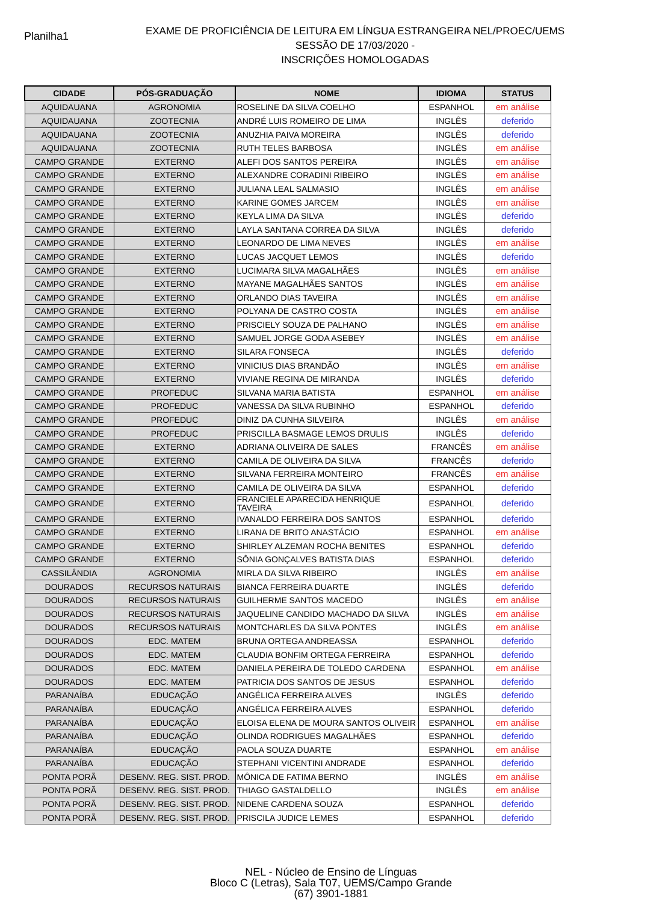Planilha1
EXAME DE PROFICIÊNCIA DE LEITURA EM LÍNGUA ESTRANGEIRA NEL/PROEC/UEMS
SESSÃO DE 17/03/2020 -
INSCRIÇÕES HOMOLOGADAS
| CIDADE | PÓS-GRADUAÇÃO | NOME | IDIOMA | STATUS |
| --- | --- | --- | --- | --- |
| AQUIDAUANA | AGRONOMIA | ROSELINE DA SILVA COELHO | ESPANHOL | em análise |
| AQUIDAUANA | ZOOTECNIA | ANDRÉ LUIS ROMEIRO DE LIMA | INGLÊS | deferido |
| AQUIDAUANA | ZOOTECNIA | ANUZHIA PAIVA MOREIRA | INGLÊS | deferido |
| AQUIDAUANA | ZOOTECNIA | RUTH TELES BARBOSA | INGLÊS | em análise |
| CAMPO GRANDE | EXTERNO | ALEFI DOS SANTOS PEREIRA | INGLÊS | em análise |
| CAMPO GRANDE | EXTERNO | ALEXANDRE CORADINI RIBEIRO | INGLÊS | em análise |
| CAMPO GRANDE | EXTERNO | JULIANA LEAL SALMASIO | INGLÊS | em análise |
| CAMPO GRANDE | EXTERNO | KARINE GOMES JARCEM | INGLÊS | em análise |
| CAMPO GRANDE | EXTERNO | KEYLA LIMA DA SILVA | INGLÊS | deferido |
| CAMPO GRANDE | EXTERNO | LAYLA SANTANA CORREA DA SILVA | INGLÊS | deferido |
| CAMPO GRANDE | EXTERNO | LEONARDO DE LIMA NEVES | INGLÊS | em análise |
| CAMPO GRANDE | EXTERNO | LUCAS JACQUET LEMOS | INGLÊS | deferido |
| CAMPO GRANDE | EXTERNO | LUCIMARA SILVA MAGALHÃES | INGLÊS | em análise |
| CAMPO GRANDE | EXTERNO | MAYANE MAGALHÃES SANTOS | INGLÊS | em análise |
| CAMPO GRANDE | EXTERNO | ORLANDO DIAS TAVEIRA | INGLÊS | em análise |
| CAMPO GRANDE | EXTERNO | POLYANA DE CASTRO COSTA | INGLÊS | em análise |
| CAMPO GRANDE | EXTERNO | PRISCIELY SOUZA DE PALHANO | INGLÊS | em análise |
| CAMPO GRANDE | EXTERNO | SAMUEL JORGE GODA ASEBEY | INGLÊS | em análise |
| CAMPO GRANDE | EXTERNO | SILARA FONSECA | INGLÊS | deferido |
| CAMPO GRANDE | EXTERNO | VINICIUS DIAS BRANDÃO | INGLÊS | em análise |
| CAMPO GRANDE | EXTERNO | VIVIANE REGINA DE MIRANDA | INGLÊS | deferido |
| CAMPO GRANDE | PROFEDUC | SILVANA MARIA BATISTA | ESPANHOL | em análise |
| CAMPO GRANDE | PROFEDUC | VANESSA DA SILVA RUBINHO | ESPANHOL | deferido |
| CAMPO GRANDE | PROFEDUC | DINIZ DA CUNHA SILVEIRA | INGLÊS | em análise |
| CAMPO GRANDE | PROFEDUC | PRISCILLA BASMAGE LEMOS DRULIS | INGLÊS | deferido |
| CAMPO GRANDE | EXTERNO | ADRIANA OLIVEIRA DE SALES | FRANCÊS | em análise |
| CAMPO GRANDE | EXTERNO | CAMILA DE OLIVEIRA DA SILVA | FRANCÊS | deferido |
| CAMPO GRANDE | EXTERNO | SILVANA FERREIRA MONTEIRO | FRANCÊS | em análise |
| CAMPO GRANDE | EXTERNO | CAMILA DE OLIVEIRA DA SILVA | ESPANHOL | deferido |
| CAMPO GRANDE | EXTERNO | FRANCIELE APARECIDA HENRIQUE TAVEIRA | ESPANHOL | deferido |
| CAMPO GRANDE | EXTERNO | IVANALDO FERREIRA DOS SANTOS | ESPANHOL | deferido |
| CAMPO GRANDE | EXTERNO | LIRANA DE BRITO ANASTÁCIO | ESPANHOL | em análise |
| CAMPO GRANDE | EXTERNO | SHIRLEY ALZEMAN ROCHA BENITES | ESPANHOL | deferido |
| CAMPO GRANDE | EXTERNO | SÔNIA GONÇALVES BATISTA DIAS | ESPANHOL | deferido |
| CASSILÂNDIA | AGRONOMIA | MIRLA DA SILVA RIBEIRO | INGLÊS | em análise |
| DOURADOS | RECURSOS NATURAIS | BIANCA FERREIRA DUARTE | INGLÊS | deferido |
| DOURADOS | RECURSOS NATURAIS | GUILHERME SANTOS MACEDO | INGLÊS | em análise |
| DOURADOS | RECURSOS NATURAIS | JAQUELINE CANDIDO MACHADO DA SILVA | INGLÊS | em análise |
| DOURADOS | RECURSOS NATURAIS | MONTCHARLES DA SILVA PONTES | INGLÊS | em análise |
| DOURADOS | EDC. MATEM | BRUNA ORTEGA ANDREASSA | ESPANHOL | deferido |
| DOURADOS | EDC. MATEM | CLAUDIA BONFIM ORTEGA FERREIRA | ESPANHOL | deferido |
| DOURADOS | EDC. MATEM | DANIELA PEREIRA DE TOLEDO CARDENA | ESPANHOL | em análise |
| DOURADOS | EDC. MATEM | PATRICIA DOS SANTOS DE JESUS | ESPANHOL | deferido |
| PARANAÍBA | EDUCAÇÃO | ANGÉLICA FERREIRA ALVES | INGLÊS | deferido |
| PARANAÍBA | EDUCAÇÃO | ANGÉLICA FERREIRA ALVES | ESPANHOL | deferido |
| PARANAÍBA | EDUCAÇÃO | ELOISA ELENA DE MOURA SANTOS OLIVEIR | ESPANHOL | em análise |
| PARANAÍBA | EDUCAÇÃO | OLINDA RODRIGUES MAGALHÃES | ESPANHOL | deferido |
| PARANAÍBA | EDUCAÇÃO | PAOLA SOUZA DUARTE | ESPANHOL | em análise |
| PARANAÍBA | EDUCAÇÃO | STEPHANI VICENTINI ANDRADE | ESPANHOL | deferido |
| PONTA PORÃ | DESENV. REG. SIST. PROD. | MÔNICA DE FATIMA BERNO | INGLÊS | em análise |
| PONTA PORÃ | DESENV. REG. SIST. PROD. | THIAGO GASTALDELLO | INGLÊS | em análise |
| PONTA PORÃ | DESENV. REG. SIST. PROD. | NIDENE CARDENA SOUZA | ESPANHOL | deferido |
| PONTA PORÃ | DESENV. REG. SIST. PROD. | PRISCILA JUDICE LEMES | ESPANHOL | deferido |
NEL - Núcleo de Ensino de Línguas
Bloco C (Letras), Sala T07, UEMS/Campo Grande
(67) 3901-1881